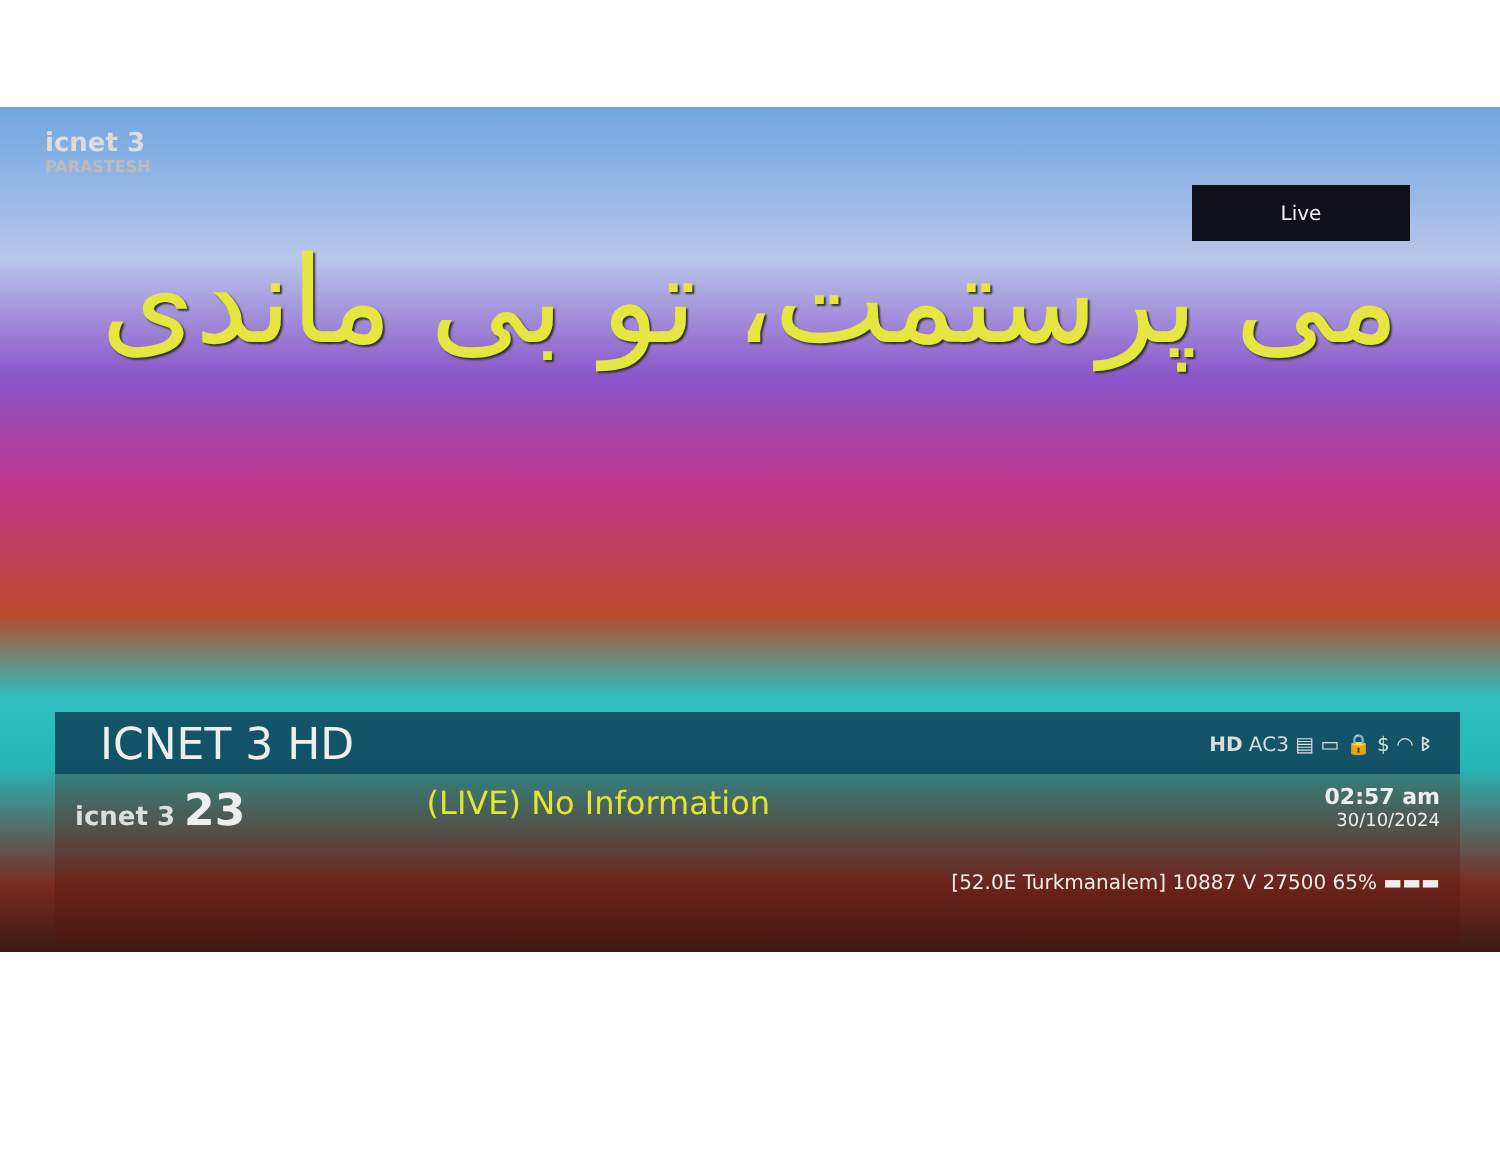icnet 3
PARASTESH
Live
می پرستمت، تو بی ماندی
ICNET 3 HD HD AC3 ▤ ▭ 🔒 $ ◠ ᛒ
icnet 3 23
(LIVE) No Information
02:57 am
30/10/2024
[52.0E Turkmanalem] 10887 V 27500 65% ▬▬▬